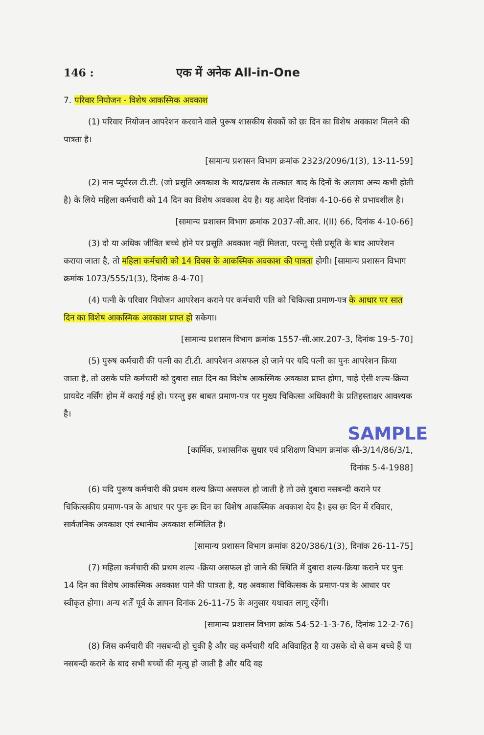146 : एक में अनेक All-in-One
7. परिवार नियोजन - विशेष आकस्मिक अवकाश
(1) परिवार नियोजन आपरेशन करवाने वाले पुरूष शासकीय सेवकों को छः दिन का विशेष अवकाश मिलने की पात्रता है।
[सामान्य प्रशासन विभाग क्रमांक 2323/2096/1(3), 13-11-59]
(2) नान प्यूर्परल टी.टी. (जो प्रसूति अवकाश के बाद/प्रसव के तत्काल बाद के दिनों के अलावा अन्य कभी होती है) के लिये महिला कर्मचारी को 14 दिन का विशेष अवकाश देय है। यह आदेश दिनांक 4-10-66 से प्रभावशील है।
[सामान्य प्रशासन विभाग क्रमांक 2037-सी.आर. I(II) 66, दिनांक 4-10-66]
(3) दो या अधिक जीवित बच्चे होने पर प्रसूति अवकाश नहीं मिलता, परन्तु ऐसी प्रसूति के बाद आपरेशन कराया जाता है, तो महिला कर्मचारी को 14 दिवस के आकस्मिक अवकाश की पात्रता होगी। [सामान्य प्रशासन विभाग क्रमांक 1073/555/1(3), दिनांक 8-4-70]
(4) पत्नी के परिवार नियोजन आपरेशन कराने पर कर्मचारी पति को चिकित्सा प्रमाण-पत्र के आधार पर सात दिन का विशेष आकस्मिक अवकाश प्राप्त हो सकेगा।
[सामान्य प्रशासन विभाग क्रमांक 1557-सी.आर.207-3, दिनांक 19-5-70]
(5) पुरुष कर्मचारी की पत्नी का टी.टी. आपरेशन असफल हो जाने पर यदि पत्नी का पुनः आपरेशन किया जाता है, तो उसके पति कर्मचारी को दुबारा सात दिन का विशेष आकस्मिक अवकाश प्राप्त होगा, चाहे ऐसी शल्य-क्रिया प्रायवेट नर्सिंग होम में कराई गई हो। परन्तु इस बाबत प्रमाण-पत्र पर मुख्य चिकित्सा अधिकारी के प्रतिहस्ताक्षर आवश्यक है।
SAMPLE
[कार्मिक, प्रशासनिक सुधार एवं प्रशिक्षण विभाग क्रमांक सी-3/14/86/3/1,
दिनांक 5-4-1988]
(6) यदि पुरूष कर्मचारी की प्रथम शल्य क्रिया असफल हो जाती है तो उसे दुबारा नसबन्दी कराने पर चिकित्सकीय प्रमाण-पत्र के आधार पर पुनः छः दिन का विशेष आकस्मिक अवकाश देय है। इस छः दिन में रविवार, सार्वजनिक अवकाश एवं स्थानीय अवकाश सम्मिलित है।
[सामान्य प्रशासन विभाग क्रमांक 820/386/1(3), दिनांक 26-11-75]
(7) महिला कर्मचारी की प्रथम शल्य -क्रिया असफल हो जाने की स्थिति में दुबारा शल्य-क्रिया कराने पर पुनः 14 दिन का विशेष आकस्मिक अवकाश पाने की पात्रता है, यह अवकाश चिकित्सक के प्रमाण-पत्र के आधार पर स्वीकृत होगा। अन्य शर्तें पूर्व के ज्ञापन दिनांक 26-11-75 के अनुसार यथावत लागू रहेंगी।
[सामान्य प्रशासन विभाग क्रांक 54-52-1-3-76, दिनांक 12-2-76]
(8) जिस कर्मचारी की नसबन्दी हो चुकी है और वह कर्मचारी यदि अविवाहित है या उसके दो से कम बच्चे हैं या नसबन्दी कराने के बाद सभी बच्चों की मृत्यु हो जाती है और यदि वह